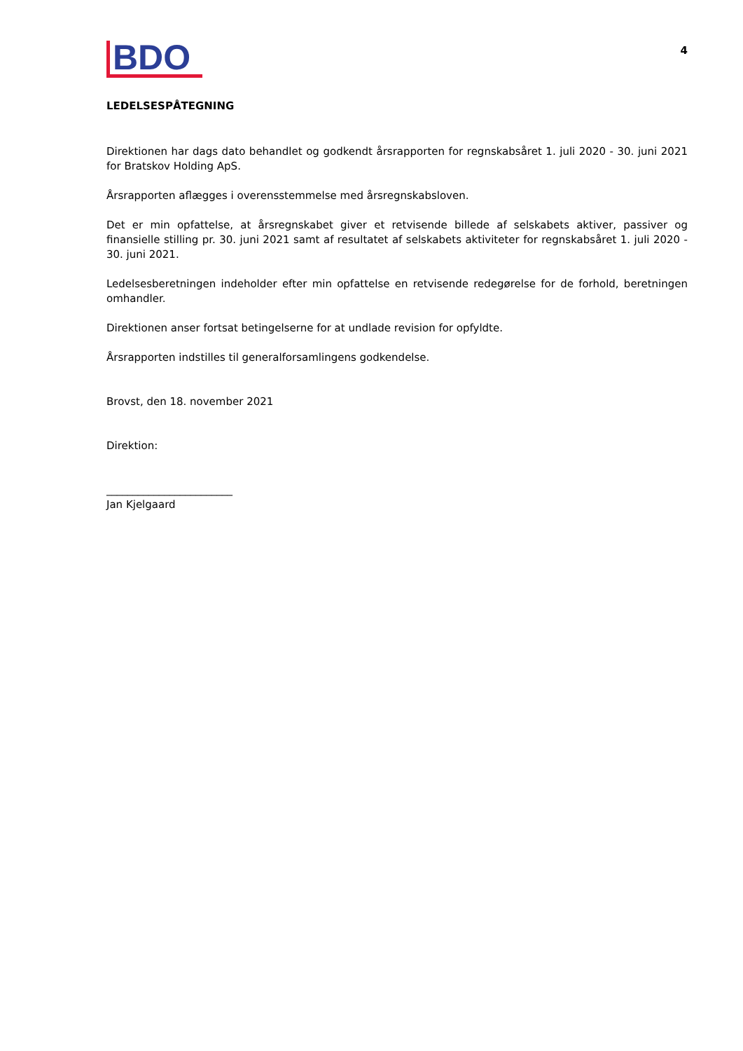BDO
4
LEDELSESPÅTEGNING
Direktionen har dags dato behandlet og godkendt årsrapporten for regnskabsåret 1. juli 2020 - 30. juni 2021 for Bratskov Holding ApS.
Årsrapporten aflægges i overensstemmelse med årsregnskabsloven.
Det er min opfattelse, at årsregnskabet giver et retvisende billede af selskabets aktiver, passiver og finansielle stilling pr. 30. juni 2021 samt af resultatet af selskabets aktiviteter for regnskabsåret 1. juli 2020 - 30. juni 2021.
Ledelsesberetningen indeholder efter min opfattelse en retvisende redegørelse for de forhold, beretningen omhandler.
Direktionen anser fortsat betingelserne for at undlade revision for opfyldte.
Årsrapporten indstilles til generalforsamlingens godkendelse.
Brovst, den 18. november 2021
Direktion:
________________________
Jan Kjelgaard